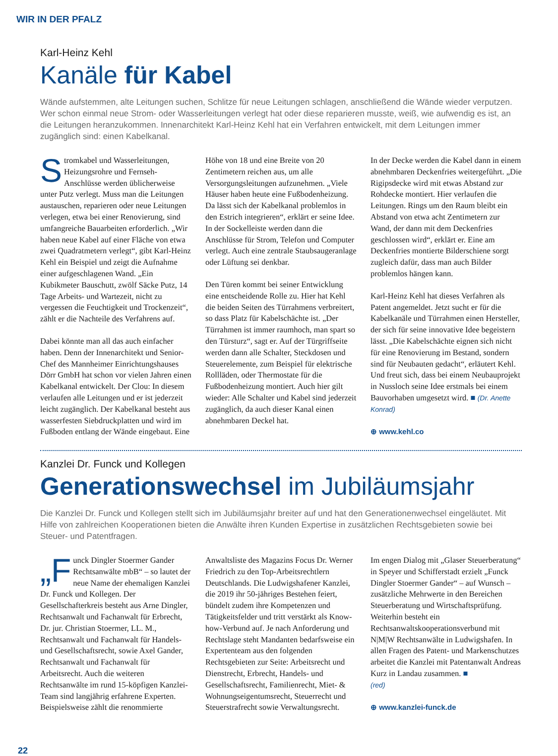WIR IN DER PFALZ
Karl-Heinz Kehl
Kanäle für Kabel
Wände aufstemmen, alte Leitungen suchen, Schlitze für neue Leitungen schlagen, anschließend die Wände wieder verputzen. Wer schon einmal neue Strom- oder Wasserleitungen verlegt hat oder diese reparieren musste, weiß, wie aufwendig es ist, an die Leitungen heranzukommen. Innenarchitekt Karl-Heinz Kehl hat ein Verfahren entwickelt, mit dem Leitungen immer zugänglich sind: einen Kabelkanal.
Stromkabel und Wasserleitungen, Heizungsrohre und Fernseh-Anschlüsse werden üblicherweise unter Putz verlegt. Muss man die Leitungen austauschen, reparieren oder neue Leitungen verlegen, etwa bei einer Renovierung, sind umfangreiche Bauarbeiten erforderlich. „Wir haben neue Kabel auf einer Fläche von etwa zwei Quadratmetern verlegt“, gibt Karl-Heinz Kehl ein Beispiel und zeigt die Aufnahme einer aufgeschlagenen Wand. „Ein Kubikmeter Bauschutt, zwölf Säcke Putz, 14 Tage Arbeits- und Wartezeit, nicht zu vergessen die Feuchtigkeit und Trockenzeit“, zählt er die Nachteile des Verfahrens auf.
Dabei könnte man all das auch einfacher haben. Denn der Innenarchitekt und Senior-Chef des Mannheimer Einrichtungshauses Dörr GmbH hat schon vor vielen Jahren einen Kabelkanal entwickelt. Der Clou: In diesem verlaufen alle Leitungen und er ist jederzeit leicht zugänglich. Der Kabelkanal besteht aus wasserfesten Siebdruckplatten und wird im Fußboden entlang der Wände eingebaut. Eine Höhe von 18 und eine Breite von 20 Zentimetern reichen aus, um alle Versorgungsleitungen aufzunehmen. „Viele Häuser haben heute eine Fußbodenheizung. Da lässt sich der Kabelkanal problemlos in den Estrich integrieren“, erklärt er seine Idee. In der Sockelleiste werden dann die Anschlüsse für Strom, Telefon und Computer verlegt. Auch eine zentrale Staubsaugeranlage oder Lüftung sei denkbar.
Den Türen kommt bei seiner Entwicklung eine entscheidende Rolle zu. Hier hat Kehl die beiden Seiten des Türrahmens verbreitert, so dass Platz für Kabelschächte ist. „Der Türrahmen ist immer raumhoch, man spart so den Türsturz“, sagt er. Auf der Türgriffseite werden dann alle Schalter, Steckdosen und Steuerelemente, zum Beispiel für elektrische Rollläden, oder Thermostate für die Fußbodenheizung montiert. Auch hier gilt wieder: Alle Schalter und Kabel sind jederzeit zugänglich, da auch dieser Kanal einen abnehmbaren Deckel hat.
In der Decke werden die Kabel dann in einem abnehmbaren Deckenfries weitergeführt. „Die Rigipsdecke wird mit etwas Abstand zur Rohdecke montiert. Hier verlaufen die Leitungen. Rings um den Raum bleibt ein Abstand von etwa acht Zentimetern zur Wand, der dann mit dem Deckenfries geschlossen wird“, erklärt er. Eine am Deckenfries montierte Bilderschiene sorgt zugleich dafür, dass man auch Bilder problemlos hängen kann.
Karl-Heinz Kehl hat dieses Verfahren als Patent angemeldet. Jetzt sucht er für die Kabelkanäle und Türrahmen einen Hersteller, der sich für seine innovative Idee begeistern lässt. „Die Kabelschächte eignen sich nicht für eine Renovierung im Bestand, sondern sind für Neubauten gedacht“, erläutert Kehl. Und freut sich, dass bei einem Neubauprojekt in Nussloch seine Idee erstmals bei einem Bauvorhaben umgesetzt wird. ■ (Dr. Anette Konrad)
⊕ www.kehl.co
Kanzlei Dr. Funck und Kollegen
Generationswechsel im Jubiläumsjahr
Die Kanzlei Dr. Funck und Kollegen stellt sich im Jubiläumsjahr breiter auf und hat den Generationenwechsel eingeläutet. Mit Hilfe von zahlreichen Kooperationen bieten die Anwälte ihren Kunden Expertise in zusätzlichen Rechtsgebieten sowie bei Steuer- und Patentfragen.
„F unck Dingler Stoermer Gander Rechtsanwälte mbB“ – so lautet der neue Name der ehemaligen Kanzlei Dr. Funck und Kollegen. Der Gesellschafterkreis besteht aus Arne Dingler, Rechtsanwalt und Fachanwalt für Erbrecht, Dr. jur. Christian Stoermer, LL. M., Rechtsanwalt und Fachanwalt für Handels- und Gesellschaftsrecht, sowie Axel Gander, Rechtsanwalt und Fachanwalt für Arbeitsrecht. Auch die weiteren Rechtsanwälte im rund 15-köpfigen Kanzlei-Team sind langjährig erfahrene Experten. Beispielsweise zählt die renommierte Anwaltsliste des Magazins Focus Dr. Werner Friedrich zu den Top-Arbeitsrechtlern Deutschlands. Die Ludwigshafener Kanzlei, die 2019 ihr 50-jähriges Bestehen feiert, bündelt zudem ihre Kompetenzen und Tätigkeitsfelder und tritt verstärkt als Know-how-Verbund auf. Je nach Anforderung und Rechtslage steht Mandanten bedarfsweise ein Expertenteam aus den folgenden Rechtsgebieten zur Seite: Arbeitsrecht und Dienstrecht, Erbrecht, Handels- und Gesellschaftsrecht, Familienrecht, Miet- & Wohnungseigentumsrecht, Steuerrecht und Steuerstrafrecht sowie Verwaltungsrecht.
Im engen Dialog mit „Glaser Steuerberatung“ in Speyer und Schifferstadt erzielt „Funck Dingler Stoermer Gander“ – auf Wunsch – zusätzliche Mehrwerte in den Bereichen Steuerberatung und Wirtschaftsprüfung. Weiterhin besteht ein Rechtsanwaltskooperationsverbund mit N|M|W Rechtsanwälte in Ludwigshafen. In allen Fragen des Patent- und Markenschutzes arbeitet die Kanzlei mit Patentanwalt Andreas Kurz in Landau zusammen. ■
(red)
⊕ www.kanzlei-funck.de
22